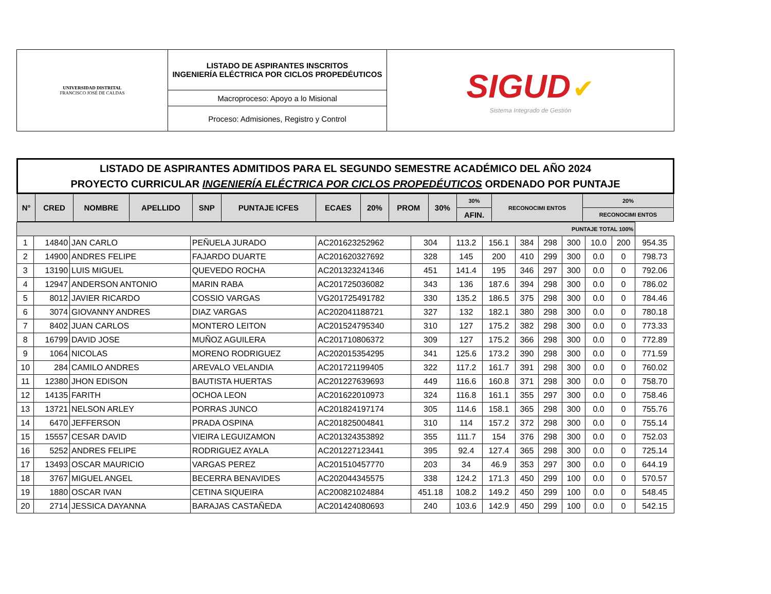| UNIVERSIDAD DISTRITAL FRANCISCO JOSÉ DE CALDAS | LISTADO DE ASPIRANTES INSCRITOS INGENIERÍA ELÉCTRICA POR CICLOS PROPEDÉUTICOS | SIGUD ✔ Sistema Integrado de Gestión |
| | Macroproceso: Apoyo a lo Misional | |
| | Proceso: Admisiones, Registro y Control | |
| LISTADO DE ASPIRANTES ADMITIDOS PARA EL SEGUNDO SEMESTRE ACADÉMICO DEL AÑO 2024 PROYECTO CURRICULAR INGENIERÍA ELÉCTRICA POR CICLOS PROPEDÉUTICOS ORDENADO POR PUNTAJE | | | | | | | | | | | | | |
| --- | --- | --- | --- | --- | --- | --- | --- | --- | --- | --- | --- | --- | --- |
| N° | CRED | NOMBRE | APELLIDO | SNP | PUNTAJE ICFES | ECAES | 20% | PROM | 30% | 30% | RECONOCIMI ENTOS | 20% | |
| | | | | | | | | | | AFIN. | | RECONOCIMI ENTOS | |
| PUNTAJE TOTAL 100% | | | | | | | | | | | | | |
| --- | --- | --- | --- | --- | --- | --- | --- | --- | --- | --- | --- | --- | --- |
| 1 | 14840 | JAN CARLO | PEÑUELA JURADO | AC201623252962 | 304 | 113.2 | 156.1 | 384 | 298 | 300 | 10.0 | 200 | 954.35 |
| 2 | 14900 | ANDRES FELIPE | FAJARDO DUARTE | AC201620327692 | 328 | 145 | 200 | 410 | 299 | 300 | 0.0 | 0 | 798.73 |
| 3 | 13190 | LUIS MIGUEL | QUEVEDO ROCHA | AC201323241346 | 451 | 141.4 | 195 | 346 | 297 | 300 | 0.0 | 0 | 792.06 |
| 4 | 12947 | ANDERSON ANTONIO | MARIN RABA | AC201725036082 | 343 | 136 | 187.6 | 394 | 298 | 300 | 0.0 | 0 | 786.02 |
| 5 | 8012 | JAVIER RICARDO | COSSIO VARGAS | VG201725491782 | 330 | 135.2 | 186.5 | 375 | 298 | 300 | 0.0 | 0 | 784.46 |
| 6 | 3074 | GIOVANNY ANDRES | DIAZ VARGAS | AC202041188721 | 327 | 132 | 182.1 | 380 | 298 | 300 | 0.0 | 0 | 780.18 |
| 7 | 8402 | JUAN CARLOS | MONTERO LEITON | AC201524795340 | 310 | 127 | 175.2 | 382 | 298 | 300 | 0.0 | 0 | 773.33 |
| 8 | 16799 | DAVID JOSE | MUÑOZ AGUILERA | AC201710806372 | 309 | 127 | 175.2 | 366 | 298 | 300 | 0.0 | 0 | 772.89 |
| 9 | 1064 | NICOLAS | MORENO RODRIGUEZ | AC202015354295 | 341 | 125.6 | 173.2 | 390 | 298 | 300 | 0.0 | 0 | 771.59 |
| 10 | 284 | CAMILO ANDRES | AREVALO VELANDIA | AC201721199405 | 322 | 117.2 | 161.7 | 391 | 298 | 300 | 0.0 | 0 | 760.02 |
| 11 | 12380 | JHON EDISON | BAUTISTA HUERTAS | AC201227639693 | 449 | 116.6 | 160.8 | 371 | 298 | 300 | 0.0 | 0 | 758.70 |
| 12 | 14135 | FARITH | OCHOA LEON | AC201622010973 | 324 | 116.8 | 161.1 | 355 | 297 | 300 | 0.0 | 0 | 758.46 |
| 13 | 13721 | NELSON ARLEY | PORRAS JUNCO | AC201824197174 | 305 | 114.6 | 158.1 | 365 | 298 | 300 | 0.0 | 0 | 755.76 |
| 14 | 6470 | JEFFERSON | PRADA OSPINA | AC201825004841 | 310 | 114 | 157.2 | 372 | 298 | 300 | 0.0 | 0 | 755.14 |
| 15 | 15557 | CESAR DAVID | VIEIRA LEGUIZAMON | AC201324353892 | 355 | 111.7 | 154 | 376 | 298 | 300 | 0.0 | 0 | 752.03 |
| 16 | 5252 | ANDRES FELIPE | RODRIGUEZ AYALA | AC201227123441 | 395 | 92.4 | 127.4 | 365 | 298 | 300 | 0.0 | 0 | 725.14 |
| 17 | 13493 | OSCAR MAURICIO | VARGAS PEREZ | AC201510457770 | 203 | 34 | 46.9 | 353 | 297 | 300 | 0.0 | 0 | 644.19 |
| 18 | 3767 | MIGUEL ANGEL | BECERRA BENAVIDES | AC202044345575 | 338 | 124.2 | 171.3 | 450 | 299 | 100 | 0.0 | 0 | 570.57 |
| 19 | 1880 | OSCAR IVAN | CETINA SIQUEIRA | AC200821024884 | 451.18 | 108.2 | 149.2 | 450 | 299 | 100 | 0.0 | 0 | 548.45 |
| 20 | 2714 | JESSICA DAYANNA | BARAJAS CASTAÑEDA | AC201424080693 | 240 | 103.6 | 142.9 | 450 | 299 | 100 | 0.0 | 0 | 542.15 |